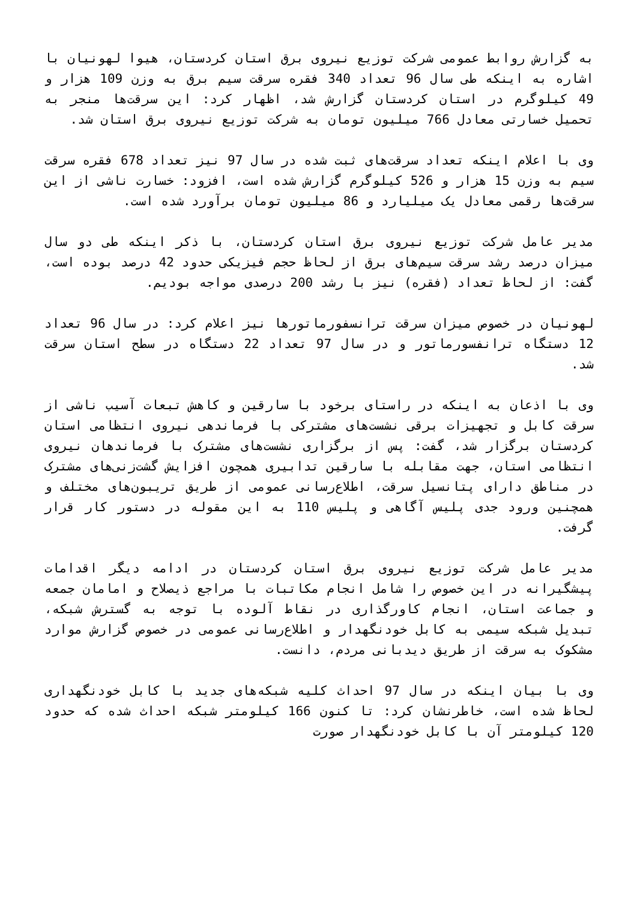به گزارش روابط عمومی شرکت توزیع نیروی برق استان کردستان، هیوا لهونیان با اشاره به اینکه طی سال 96 تعداد 340 فقره سرقت سیم برق به وزن 109 هزار و 49 کیلوگرم در استان کردستان گزارش شد، اظهار کرد: این سرقت‌ها منجر به تحمیل خسارتی معادل 766 میلیون تومان به شرکت توزیع نیروی برق استان شد.
وی با اعلام اینکه تعداد سرقت‌های ثبت شده در سال 97 نیز تعداد 678 فقره سرقت سیم به وزن 15 هزار و 526 کیلوگرم گزارش شده است، افزود: خسارت ناشی از این سرقت‌ها رقمی معادل یک میلیارد و 86 میلیون تومان برآورد شده است.
مدیر عامل شرکت توزیع نیروی برق استان کردستان، با ذکر اینکه طی دو سال میزان درصد رشد سرقت سیم‌های برق از لحاظ حجم فیزیکی حدود 42 درصد بوده است، گفت: از لحاظ تعداد (فقره) نیز با رشد 200 درصدی مواجه بودیم.
لهونیان در خصوص میزان سرقت ترانسفورماتورها نیز اعلام کرد: در سال 96 تعداد 12 دستگاه ترانفسورماتور و در سال 97 تعداد 22 دستگاه در سطح استان سرقت شد.
وی با اذعان به اینکه در راستای برخود با سارقین و کاهش تبعات آسیب ناشی از سرقت کابل و تجهیزات برقی نشست‌های مشترکی با فرماندهی نیروی انتظامی استان کردستان برگزار شد، گفت: پس از برگزاری نشست‌های مشترک با فرماندهان نیروی انتظامی استان، جهت مقابله با سارقین تدابیری همچون افزایش گشت‌زنی‌های مشترک در مناطق دارای پتانسیل سرقت، اطلاع‌رسانی عمومی از طریق تریبون‌های مختلف و همچنین ورود جدی پلیس آگاهی و پلیس 110 به این مقوله در دستور کار قرار گرفت.
مدیر عامل شرکت توزیع نیروی برق استان کردستان در ادامه دیگر اقدامات پیشگیرانه در این خصوص را شامل انجام مکاتبات با مراجع ذیصلاح و امامان جمعه و جماعت استان، انجام کاورگذاری در نقاط آلوده با توجه به گسترش شبکه، تبدیل شبکه سیمی به کابل خودنگهدار و اطلاع‌رسانی عمومی در خصوص گزارش موارد مشکوک به سرقت از طریق دیدبانی مردم، دانست.
وی با بیان اینکه در سال 97 احداث کلیه شبکه‌های جدید با کابل خودنگهداری لحاظ شده است، خاطرنشان کرد: تا کنون 166 کیلومتر شبکه احداث شده که حدود 120 کیلومتر آن با کابل خودنگهدار صورت